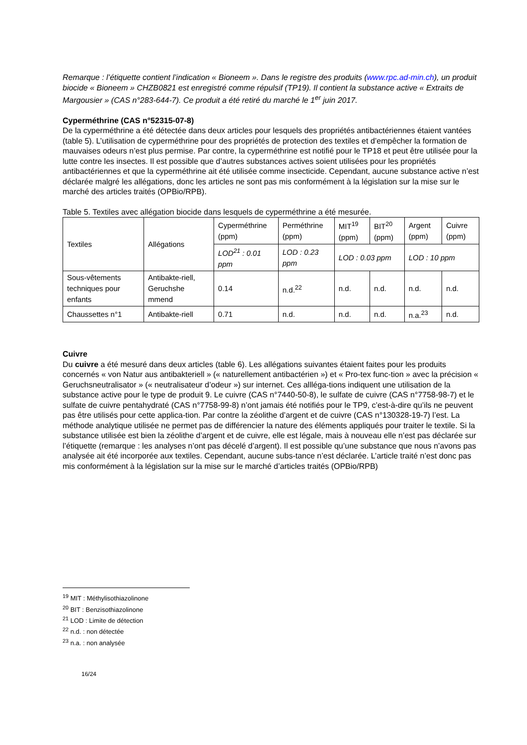Remarque : l’étiquette contient l’indication « Bioneem ». Dans le registre des produits (www.rpc.ad-min.ch), un produit biocide « Bioneem » CHZB0821 est enregistré comme répulsif (TP19). Il contient la substance active « Extraits de Margousier » (CAS n°283-644-7). Ce produit a été retiré du marché le 1<sup>er</sup> juin 2017.
Cyperméthrine (CAS n°52315-07-8)
De la cyperméthrine a été détectée dans deux articles pour lesquels des propriétés antibactériennes étaient vantées (table 5). L’utilisation de cyperméthrine pour des propriétés de protection des textiles et d’empêcher la formation de mauvaises odeurs n’est plus permise. Par contre, la cyperméthrine est notifié pour le TP18 et peut être utilisée pour la lutte contre les insectes. Il est possible que d’autres substances actives soient utilisées pour les propriétés antibactériennes et que la cyperméthrine ait été utilisée comme insecticide. Cependant, aucune substance active n’est déclarée malgré les allégations, donc les articles ne sont pas mis conformément à la législation sur la mise sur le marché des articles traités (OPBio/RPB).
Table 5. Textiles avec allégation biocide dans lesquels de cyperméthrine a été mesurée.
| Textiles | Allégations | Cyperméthrine (ppm) | Perméthrine (ppm) | MIT<sup>19</sup> (ppm) | BIT<sup>20</sup> (ppm) | Argent (ppm) | Cuivre (ppm) |
| --- | --- | --- | --- | --- | --- | --- | --- |
| | | LOD<sup>21</sup> : 0.01 ppm | LOD : 0.23 ppm | LOD : 0.03 ppm | | LOD : 10 ppm | |
| Sous-vêtements techniques pour enfants | Antibakte-riell, Geruchshe mmend | 0.14 | n.d.<sup>22</sup> | n.d. | n.d. | n.d. | n.d. |
| Chaussettes n°1 | Antibakte-riell | 0.71 | n.d. | n.d. | n.d. | n.a.<sup>23</sup> | n.d. |
Cuivre
Du cuivre a été mesuré dans deux articles (table 6). Les allégations suivantes étaient faites pour les produits concernés « von Natur aus antibakteriell » (« naturellement antibactérien ») et « Pro-tex func-tion » avec la précision « Geruchsneutralisator » (« neutralisateur d’odeur ») sur internet. Ces allléga-tions indiquent une utilisation de la substance active pour le type de produit 9. Le cuivre (CAS n°7440-50-8), le sulfate de cuivre (CAS n°7758-98-7) et le sulfate de cuivre pentahydraté (CAS n°7758-99-8) n’ont jamais été notifiés pour le TP9, c’est-à-dire qu’ils ne peuvent pas être utilisés pour cette applica-tion. Par contre la zéolithe d’argent et de cuivre (CAS n°130328-19-7) l’est. La méthode analytique utilisée ne permet pas de différencier la nature des éléments appliqués pour traiter le textile. Si la substance utilisée est bien la zéolithe d’argent et de cuivre, elle est légale, mais à nouveau elle n’est pas déclarée sur l’étiquette (remarque : les analyses n’ont pas décelé d’argent). Il est possible qu’une substance que nous n’avons pas analysée ait été incorporée aux textiles. Cependant, aucune subs-tance n’est déclarée. L’article traité n’est donc pas mis conformément à la législation sur la mise sur le marché d’articles traités (OPBio/RPB)
<sup>19</sup> MIT : Méthylisothiazolinone
<sup>20</sup> BIT : Benzisothiazolinone
<sup>21</sup> LOD : Limite de détection
<sup>22</sup> n.d. : non détectée
<sup>23</sup> n.a. : non analysée
16/24